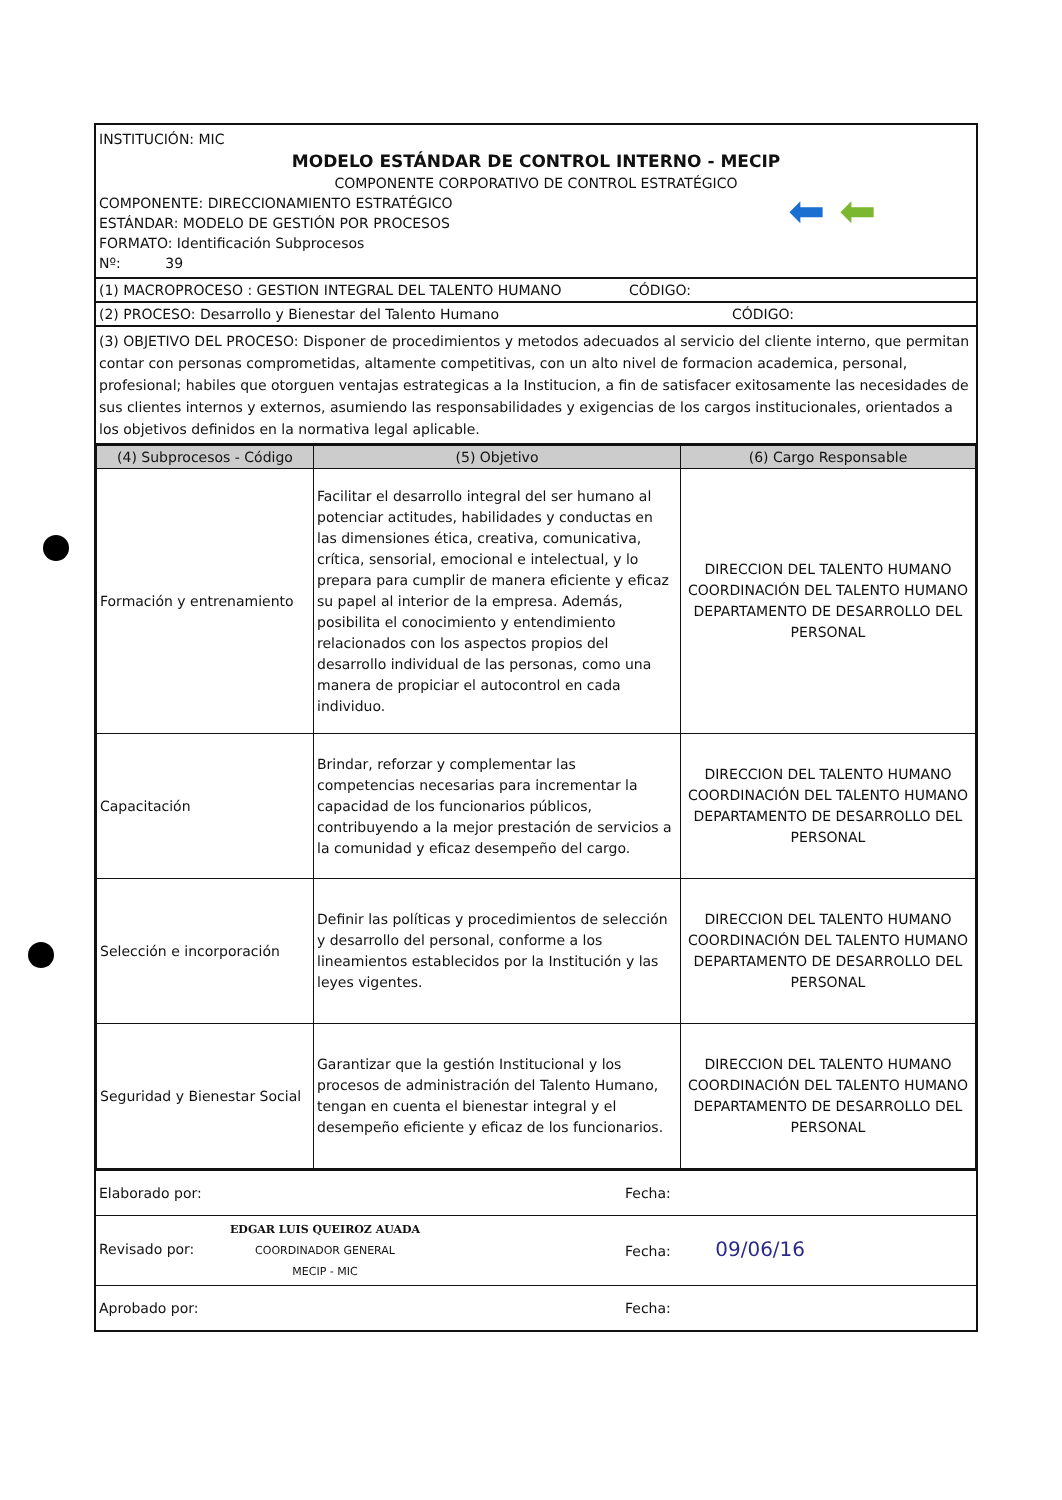INSTITUCIÓN: MIC
MODELO ESTÁNDAR DE CONTROL INTERNO - MECIP
COMPONENTE CORPORATIVO DE CONTROL ESTRATÉGICO
COMPONENTE: DIRECCIONAMIENTO ESTRATÉGICO
ESTÁNDAR: MODELO DE GESTIÓN POR PROCESOS
FORMATO: Identificación Subprocesos
Nº: 39
⬅ ⬅
(1) MACROPROCESO : GESTION INTEGRAL DEL TALENTO HUMANO CÓDIGO:
(2) PROCESO: Desarrollo y Bienestar del Talento Humano CÓDIGO:
(3) OBJETIVO DEL PROCESO: Disponer de procedimientos y metodos adecuados al servicio del cliente interno, que permitan contar con personas comprometidas, altamente competitivas, con un alto nivel de formacion academica, personal, profesional; habiles que otorguen ventajas estrategicas a la Institucion, a fin de satisfacer exitosamente las necesidades de sus clientes internos y externos, asumiendo las responsabilidades y exigencias de los cargos institucionales, orientados a los objetivos definidos en la normativa legal aplicable.
| (4) Subprocesos - Código | (5) Objetivo | (6) Cargo Responsable |
| --- | --- | --- |
| Formación y entrenamiento | Facilitar el desarrollo integral del ser humano al potenciar actitudes, habilidades y conductas en las dimensiones ética, creativa, comunicativa, crítica, sensorial, emocional e intelectual, y lo prepara para cumplir de manera eficiente y eficaz su papel al interior de la empresa. Además, posibilita el conocimiento y entendimiento relacionados con los aspectos propios del desarrollo individual de las personas, como una manera de propiciar el autocontrol en cada individuo. | DIRECCION DEL TALENTO HUMANO COORDINACIÓN DEL TALENTO HUMANO DEPARTAMENTO DE DESARROLLO DEL PERSONAL |
| Capacitación | Brindar, reforzar y complementar las competencias necesarias para incrementar la capacidad de los funcionarios públicos, contribuyendo a la mejor prestación de servicios a la comunidad y eficaz desempeño del cargo. | DIRECCION DEL TALENTO HUMANO COORDINACIÓN DEL TALENTO HUMANO DEPARTAMENTO DE DESARROLLO DEL PERSONAL |
| Selección e incorporación | Definir las políticas y procedimientos de selección y desarrollo del personal, conforme a los lineamientos establecidos por la Institución y las leyes vigentes. | DIRECCION DEL TALENTO HUMANO COORDINACIÓN DEL TALENTO HUMANO DEPARTAMENTO DE DESARROLLO DEL PERSONAL |
| Seguridad y Bienestar Social | Garantizar que la gestión Institucional y los procesos de administración del Talento Humano, tengan en cuenta el bienestar integral y el desempeño eficiente y eficaz de los funcionarios. | DIRECCION DEL TALENTO HUMANO COORDINACIÓN DEL TALENTO HUMANO DEPARTAMENTO DE DESARROLLO DEL PERSONAL |
| Elaborado por: | Fecha: |
| Revisado por: EDGAR LUIS QUEIROZ AUADA COORDINADOR GENERAL MECIP - MIC | Fecha: 09/06/16 |
| Aprobado por: | Fecha: |